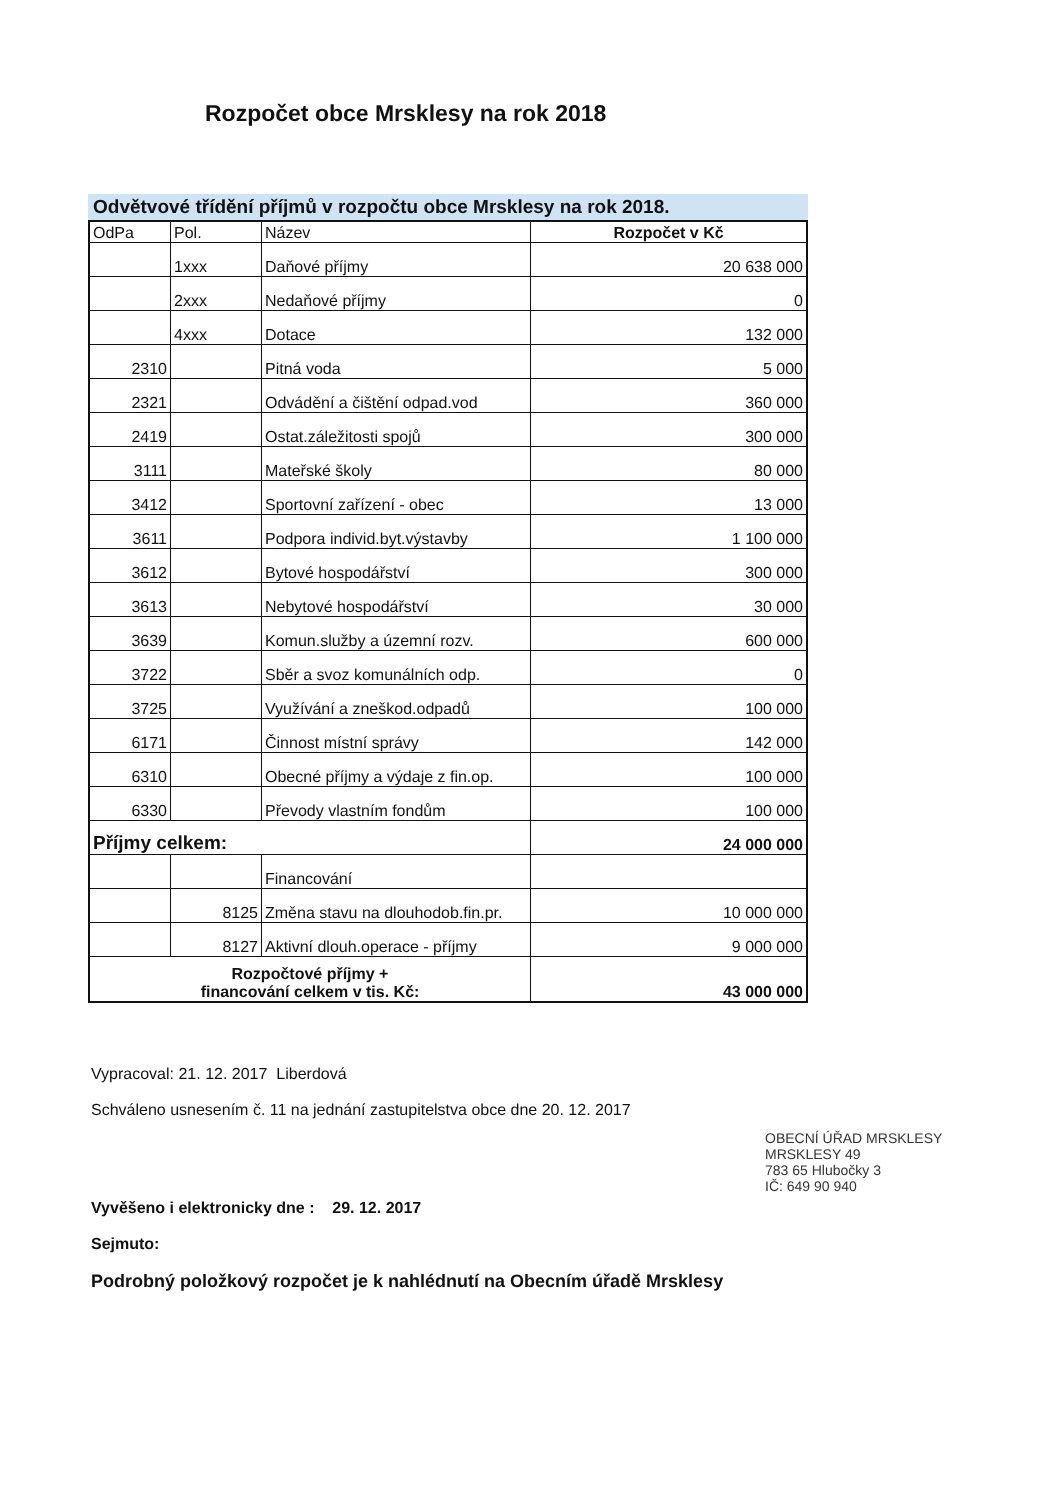Rozpočet obce Mrsklesy na rok 2018
Odvětvové třídění příjmů v rozpočtu obce Mrsklesy na rok 2018.
| OdPa | Pol. | Název | Rozpočet v Kč |
| --- | --- | --- | --- |
| | 1xxx | Daňové příjmy | 20 638 000 |
| | 2xxx | Nedaňové příjmy | 0 |
| | 4xxx | Dotace | 132 000 |
| 2310 | | Pitná voda | 5 000 |
| 2321 | | Odvádění a čištění odpad.vod | 360 000 |
| 2419 | | Ostat.záležitosti spojů | 300 000 |
| 3111 | | Mateřské školy | 80 000 |
| 3412 | | Sportovní zařízení - obec | 13 000 |
| 3611 | | Podpora individ.byt.výstavby | 1 100 000 |
| 3612 | | Bytové hospodářství | 300 000 |
| 3613 | | Nebytové hospodářství | 30 000 |
| 3639 | | Komun.služby a územní rozv. | 600 000 |
| 3722 | | Sběr a svoz komunálních odp. | 0 |
| 3725 | | Využívání a zneškod.odpadů | 100 000 |
| 6171 | | Činnost místní správy | 142 000 |
| 6310 | | Obecné příjmy a výdaje z fin.op. | 100 000 |
| 6330 | | Převody vlastním fondům | 100 000 |
| Příjmy celkem: | | | 24 000 000 |
| | | Financování | |
| | 8125 | Změna stavu na dlouhodob.fin.pr. | 10 000 000 |
| | 8127 | Aktivní dlouh.operace - příjmy | 9 000 000 |
| Rozpočtové příjmy + financování celkem v tis. Kč: | | | 43 000 000 |
Vypracoval: 21. 12. 2017 Liberdová
Schváleno usnesením č. 11 na jednání zastupitelstva obce dne 20. 12. 2017
Vyvěšeno i elektronicky dne : 29. 12. 2017
Sejmuto:
Podrobný položkový rozpočet je k nahlédnutí na Obecním úřadě Mrsklesy
OBECNÍ ÚŘAD MRSKLESY
MRSKLESY 49
783 65 Hlubočky 3
IČ: 649 90 940